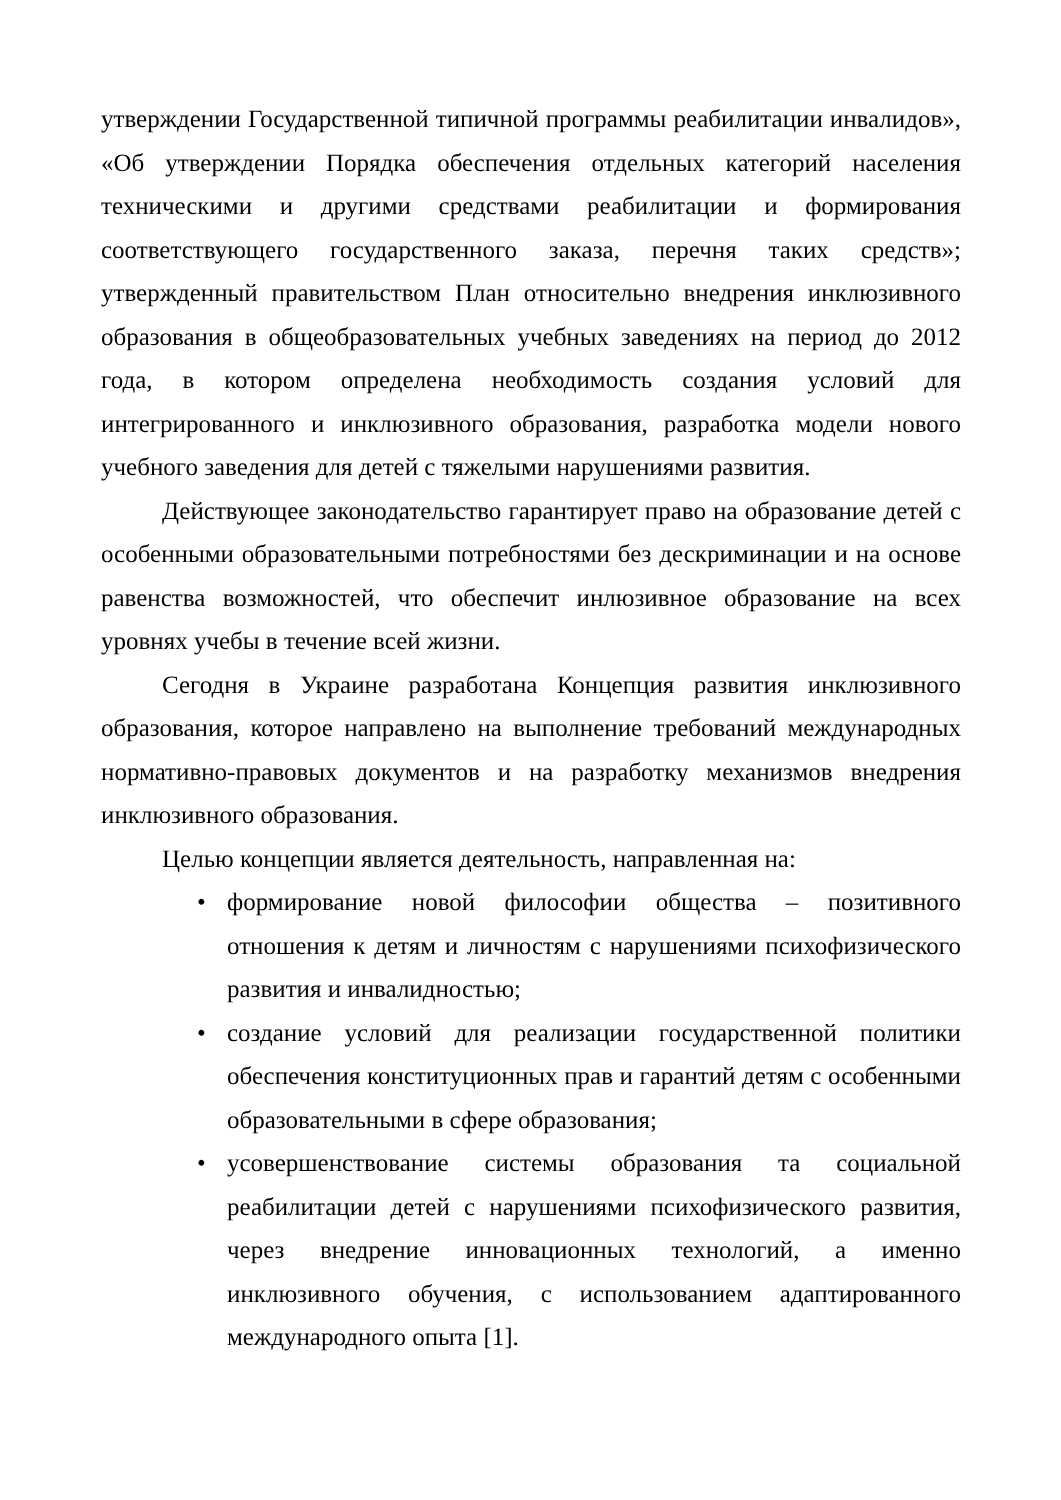утверждении Государственной типичной программы реабилитации инвалидов», «Об утверждении Порядка обеспечения отдельных категорий населения техническими и другими средствами реабилитации и формирования соответствующего государственного заказа, перечня таких средств»; утвержденный правительством План относительно внедрения инклюзивного образования в общеобразовательных учебных заведениях на период до 2012 года, в котором определена необходимость создания условий для интегрированного и инклюзивного образования, разработка модели нового учебного заведения для детей с тяжелыми нарушениями развития.
Действующее законодательство гарантирует право на образование детей с особенными образовательными потребностями без дескриминации и на основе равенства возможностей, что обеспечит инлюзивное образование на всех уровнях учебы в течение всей жизни.
Сегодня в Украине разработана Концепция развития инклюзивного образования, которое направлено на выполнение требований международных нормативно-правовых документов и на разработку механизмов внедрения инклюзивного образования.
Целью концепции является деятельность, направленная на:
• формирование новой философии общества – позитивного отношения к детям и личностям с нарушениями психофизического развития и инвалидностью;
• создание условий для реализации государственной политики обеспечения конституционных прав и гарантий детям с особенными образовательными в сфере образования;
• усовершенствование системы образования та социальной реабилитации детей с нарушениями психофизического развития, через внедрение инновационных технологий, а именно инклюзивного обучения, с использованием адаптированного международного опыта [1].